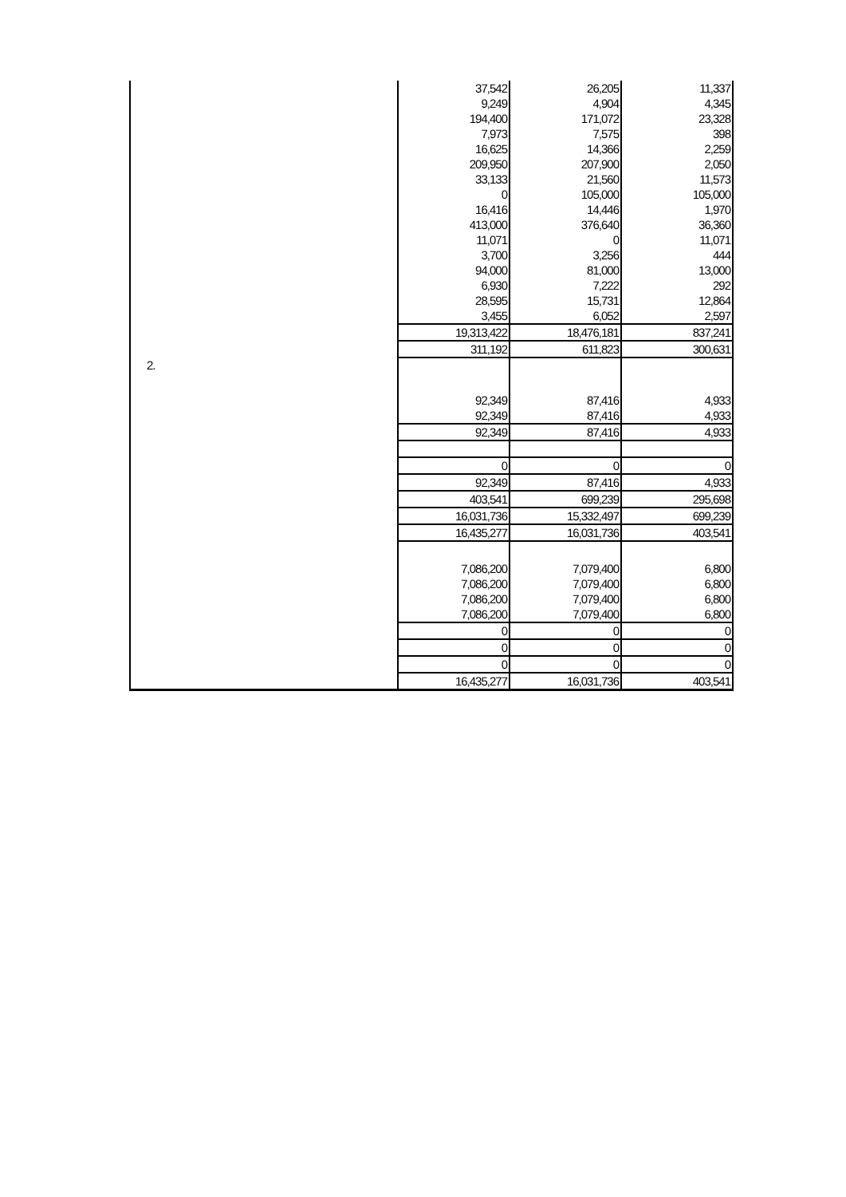| | 37,542 | 26,205 | 11,337 |
| | 9,249 | 4,904 | 4,345 |
| | 194,400 | 171,072 | 23,328 |
| | 7,973 | 7,575 | 398 |
| | 16,625 | 14,366 | 2,259 |
| | 209,950 | 207,900 | 2,050 |
| | 33,133 | 21,560 | 11,573 |
| | 0 | 105,000 | 105,000 |
| | 16,416 | 14,446 | 1,970 |
| | 413,000 | 376,640 | 36,360 |
| | 11,071 | 0 | 11,071 |
| | 3,700 | 3,256 | 444 |
| | 94,000 | 81,000 | 13,000 |
| | 6,930 | 7,222 | 292 |
| | 28,595 | 15,731 | 12,864 |
| | 3,455 | 6,052 | 2,597 |
| | 19,313,422 | 18,476,181 | 837,241 |
| | 311,192 | 611,823 | 300,631 |
| 2. | | | |
| | 92,349 | 87,416 | 4,933 |
| | 92,349 | 87,416 | 4,933 |
| | 92,349 | 87,416 | 4,933 |
| | 0 | 0 | 0 |
| | 92,349 | 87,416 | 4,933 |
| | 403,541 | 699,239 | 295,698 |
| | 16,031,736 | 15,332,497 | 699,239 |
| | 16,435,277 | 16,031,736 | 403,541 |
| | 7,086,200 | 7,079,400 | 6,800 |
| | 7,086,200 | 7,079,400 | 6,800 |
| | 7,086,200 | 7,079,400 | 6,800 |
| | 7,086,200 | 7,079,400 | 6,800 |
| | 0 | 0 | 0 |
| | 0 | 0 | 0 |
| | 0 | 0 | 0 |
| | 16,435,277 | 16,031,736 | 403,541 |